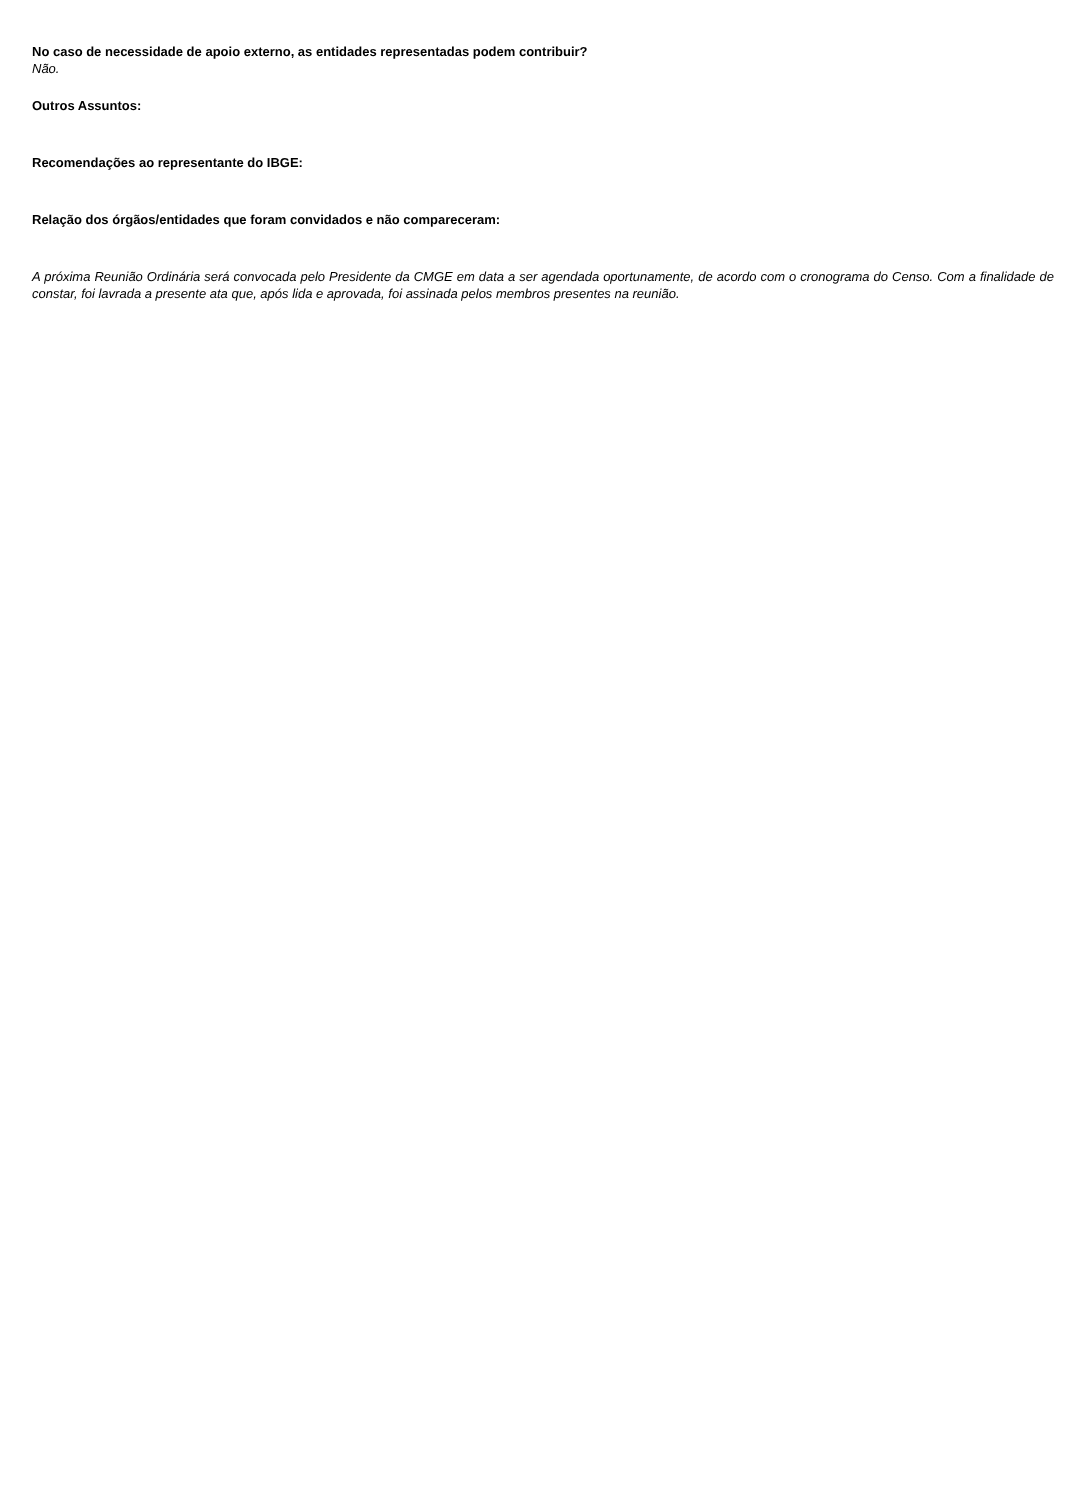No caso de necessidade de apoio externo, as entidades representadas podem contribuir?
Não.
Outros Assuntos:
Recomendações ao representante do IBGE:
Relação dos órgãos/entidades que foram convidados e não compareceram:
A próxima Reunião Ordinária será convocada pelo Presidente da CMGE em data a ser agendada oportunamente, de acordo com o cronograma do Censo. Com a finalidade de constar, foi lavrada a presente ata que, após lida e aprovada, foi assinada pelos membros presentes na reunião.